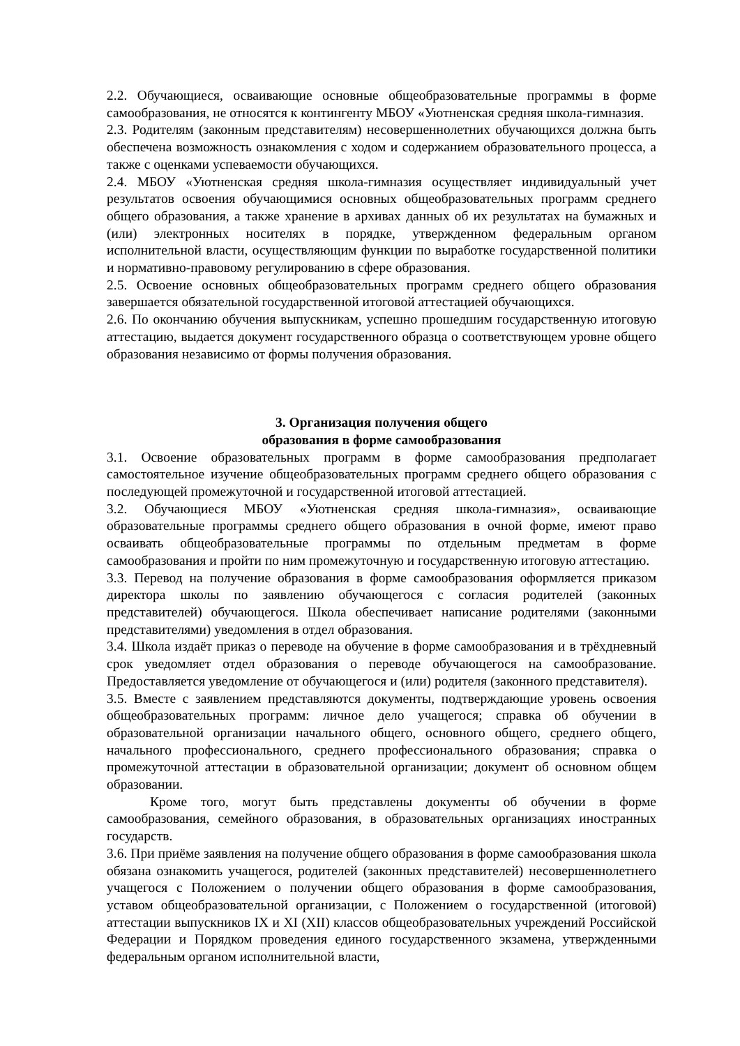2.2. Обучающиеся, осваивающие основные общеобразовательные программы в форме самообразования, не относятся к контингенту МБОУ «Уютненская средняя школа-гимназия.
2.3. Родителям (законным представителям) несовершеннолетних обучающихся должна быть обеспечена возможность ознакомления с ходом и содержанием образовательного процесса, а также с оценками успеваемости обучающихся.
2.4. МБОУ «Уютненская средняя школа-гимназия осуществляет индивидуальный учет результатов освоения обучающимися основных общеобразовательных программ среднего общего образования, а также хранение в архивах данных об их результатах на бумажных и (или) электронных носителях в порядке, утвержденном федеральным органом исполнительной власти, осуществляющим функции по выработке государственной политики и нормативно-правовому регулированию в сфере образования.
2.5. Освоение основных общеобразовательных программ среднего общего образования завершается обязательной государственной итоговой аттестацией обучающихся.
2.6. По окончанию обучения выпускникам, успешно прошедшим государственную итоговую аттестацию, выдается документ государственного образца о соответствующем уровне общего образования независимо от формы получения образования.
3. Организация получения общего
образования в форме самообразования
3.1. Освоение образовательных программ в форме самообразования предполагает самостоятельное изучение общеобразовательных программ среднего общего образования с последующей промежуточной и государственной итоговой аттестацией.
3.2. Обучающиеся МБОУ «Уютненская средняя школа-гимназия», осваивающие образовательные программы среднего общего образования в очной форме, имеют право осваивать общеобразовательные программы по отдельным предметам в форме самообразования и пройти по ним промежуточную и государственную итоговую аттестацию.
3.3. Перевод на получение образования в форме самообразования оформляется приказом директора школы по заявлению обучающегося с согласия родителей (законных представителей) обучающегося. Школа обеспечивает написание родителями (законными представителями) уведомления в отдел образования.
3.4. Школа издаёт приказ о переводе на обучение в форме самообразования и в трёхдневный срок уведомляет отдел образования о переводе обучающегося на самообразование. Предоставляется уведомление от обучающегося и (или) родителя (законного представителя).
3.5. Вместе с заявлением представляются документы, подтверждающие уровень освоения общеобразовательных программ: личное дело учащегося; справка об обучении в образовательной организации начального общего, основного общего, среднего общего, начального профессионального, среднего профессионального образования; справка о промежуточной аттестации в образовательной организации; документ об основном общем образовании.
Кроме того, могут быть представлены документы об обучении в форме самообразования, семейного образования, в образовательных организациях иностранных государств.
3.6. При приёме заявления на получение общего образования в форме самообразования школа обязана ознакомить учащегося, родителей (законных представителей) несовершеннолетнего учащегося с Положением о получении общего образования в форме самообразования, уставом общеобразовательной организации, с Положением о государственной (итоговой) аттестации выпускников IX и XI (XII) классов общеобразовательных учреждений Российской Федерации и Порядком проведения единого государственного экзамена, утвержденными федеральным органом исполнительной власти,